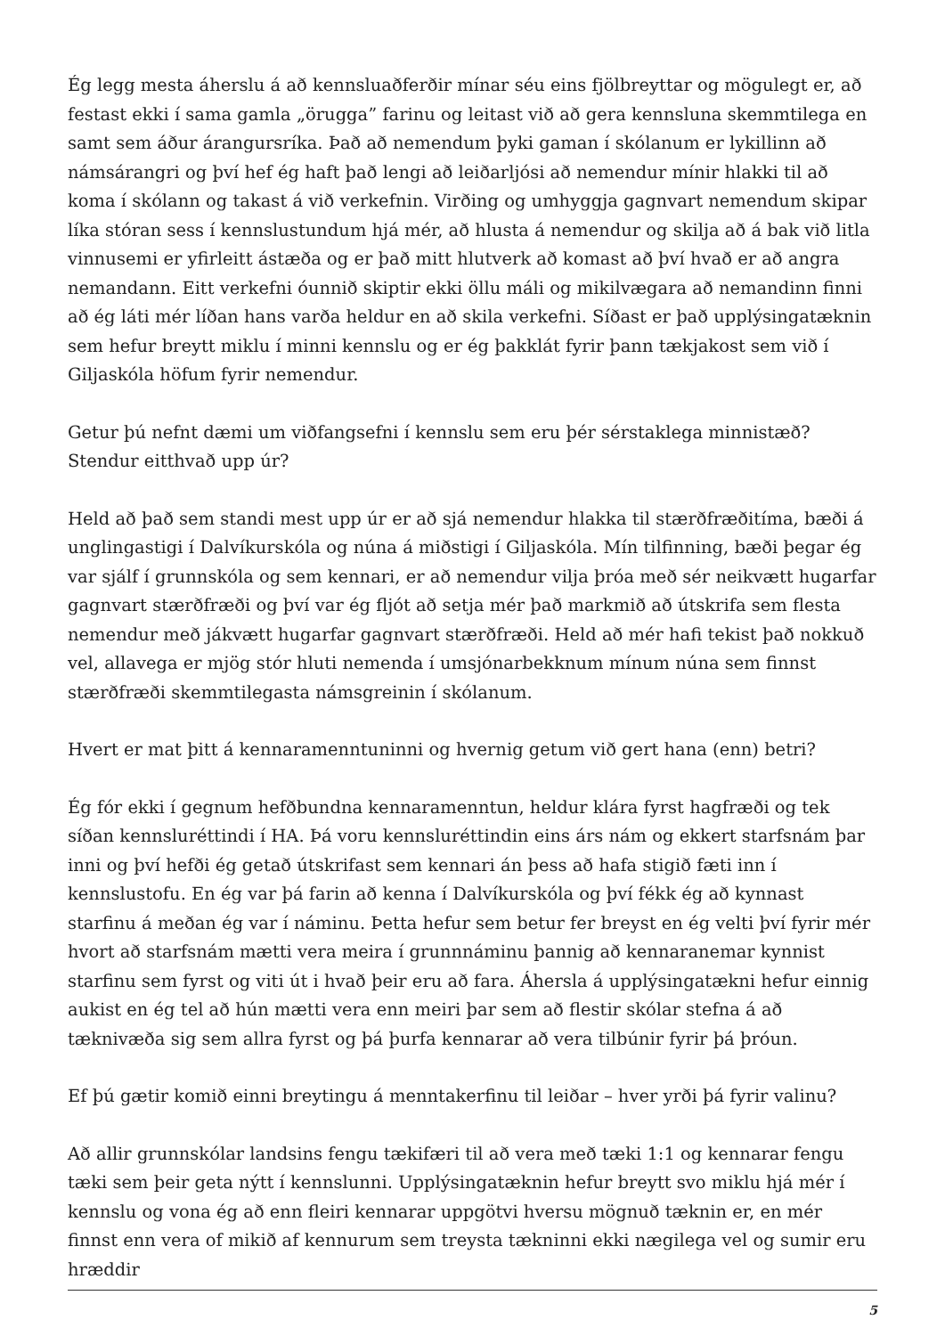Ég legg mesta áherslu á að kennsluaðferðir mínar séu eins fjölbreyttar og mögulegt er, að festast ekki í sama gamla „örugga” farinu og leitast við að gera kennsluna skemmtilega en samt sem áður árangursríka. Það að nemendum þyki gaman í skólanum er lykillinn að námsárangri og því hef ég haft það lengi að leiðarljósi að nemendur mínir hlakki til að koma í skólann og takast á við verkefnin. Virðing og umhyggja gagnvart nemendum skipar líka stóran sess í kennslustundum hjá mér, að hlusta á nemendur og skilja að á bak við litla vinnusemi er yfirleitt ástæða og er það mitt hlutverk að komast að því hvað er að angra nemandann. Eitt verkefni óunnið skiptir ekki öllu máli og mikilvægara að nemandinn finni að ég láti mér líðan hans varða heldur en að skila verkefni. Síðast er það upplýsingatæknin sem hefur breytt miklu í minni kennslu og er ég þakklát fyrir þann tækjakost sem við í Giljaskóla höfum fyrir nemendur.
Getur þú nefnt dæmi um viðfangsefni í kennslu sem eru þér sérstaklega minnistæð? Stendur eitthvað upp úr?
Held að það sem standi mest upp úr er að sjá nemendur hlakka til stærðfræðitíma, bæði á unglingastigi í Dalvíkurskóla og núna á miðstigi í Giljaskóla. Mín tilfinning, bæði þegar ég var sjálf í grunnskóla og sem kennari, er að nemendur vilja þróa með sér neikvætt hugarfar gagnvart stærðfræði og því var ég fljót að setja mér það markmið að útskrifa sem flesta nemendur með jákvætt hugarfar gagnvart stærðfræði. Held að mér hafi tekist það nokkuð vel, allavega er mjög stór hluti nemenda í umsjónarbekknum mínum núna sem finnst stærðfræði skemmtilegasta námsgreinin í skólanum.
Hvert er mat þitt á kennaramenntuninni og hvernig getum við gert hana (enn) betri?
Ég fór ekki í gegnum hefðbundna kennaramenntun, heldur klára fyrst hagfræði og tek síðan kennsluréttindi í HA. Þá voru kennsluréttindin eins árs nám og ekkert starfsnám þar inni og því hefði ég getað útskrifast sem kennari án þess að hafa stigið fæti inn í kennslustofu. En ég var þá farin að kenna í Dalvíkurskóla og því fékk ég að kynnast starfinu á meðan ég var í náminu. Þetta hefur sem betur fer breyst en ég velti því fyrir mér hvort að starfsnám mætti vera meira í grunnnáminu þannig að kennaranemar kynnist starfinu sem fyrst og viti út i hvað þeir eru að fara. Áhersla á upplýsingatækni hefur einnig aukist en ég tel að hún mætti vera enn meiri þar sem að flestir skólar stefna á að tæknivæða sig sem allra fyrst og þá þurfa kennarar að vera tilbúnir fyrir þá þróun.
Ef þú gætir komið einni breytingu á menntakerfinu til leiðar – hver yrði þá fyrir valinu?
Að allir grunnskólar landsins fengu tækifæri til að vera með tæki 1:1 og kennarar fengu tæki sem þeir geta nýtt í kennslunni. Upplýsingatæknin hefur breytt svo miklu hjá mér í kennslu og vona ég að enn fleiri kennarar uppgötvi hversu mögnuð tæknin er, en mér finnst enn vera of mikið af kennurum sem treysta tækninni ekki nægilega vel og sumir eru hræddir
5